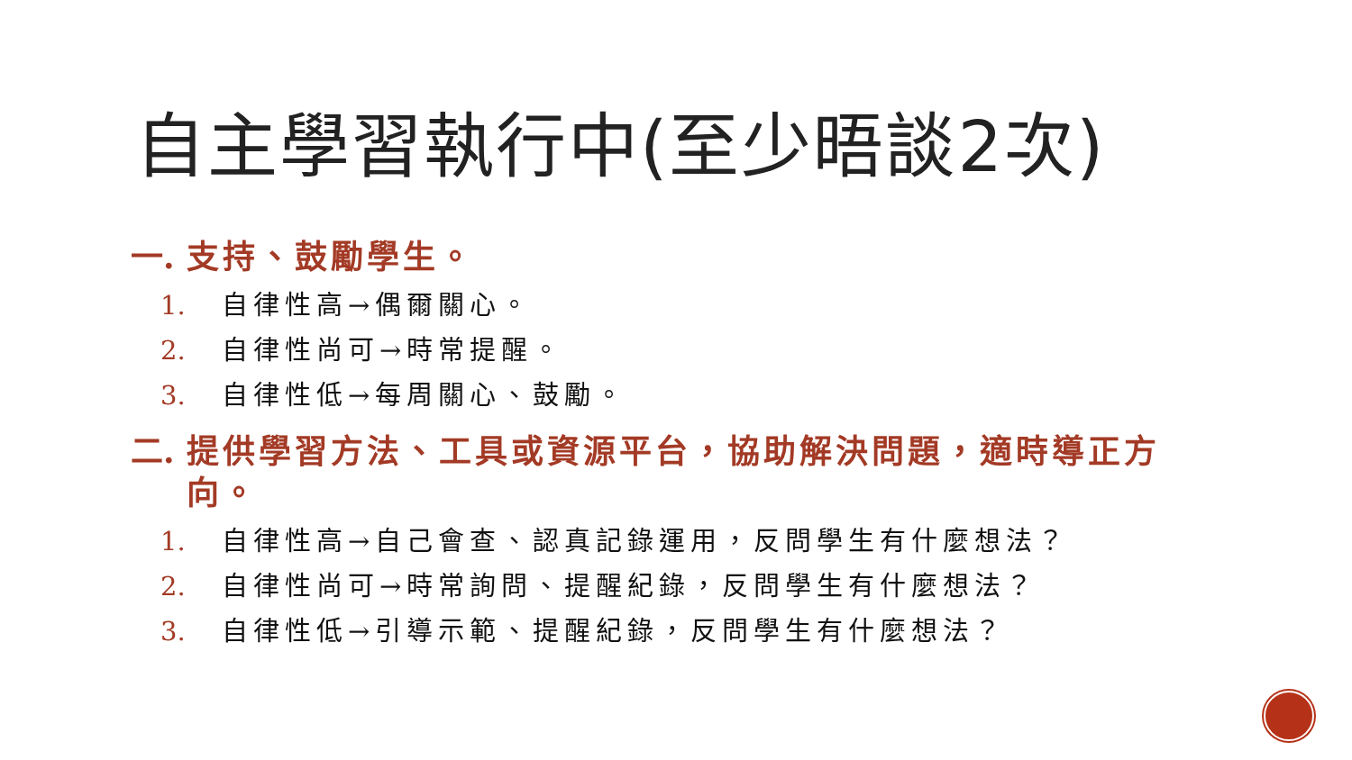自主學習執行中(至少晤談2次)
一. 支持、鼓勵學生。
1. 自律性高→偶爾關心。
2. 自律性尚可→時常提醒。
3. 自律性低→每周關心、鼓勵。
二. 提供學習方法、工具或資源平台，協助解決問題，適時導正方向。
1. 自律性高→自己會查、認真記錄運用，反問學生有什麼想法？
2. 自律性尚可→時常詢問、提醒紀錄，反問學生有什麼想法？
3. 自律性低→引導示範、提醒紀錄，反問學生有什麼想法？